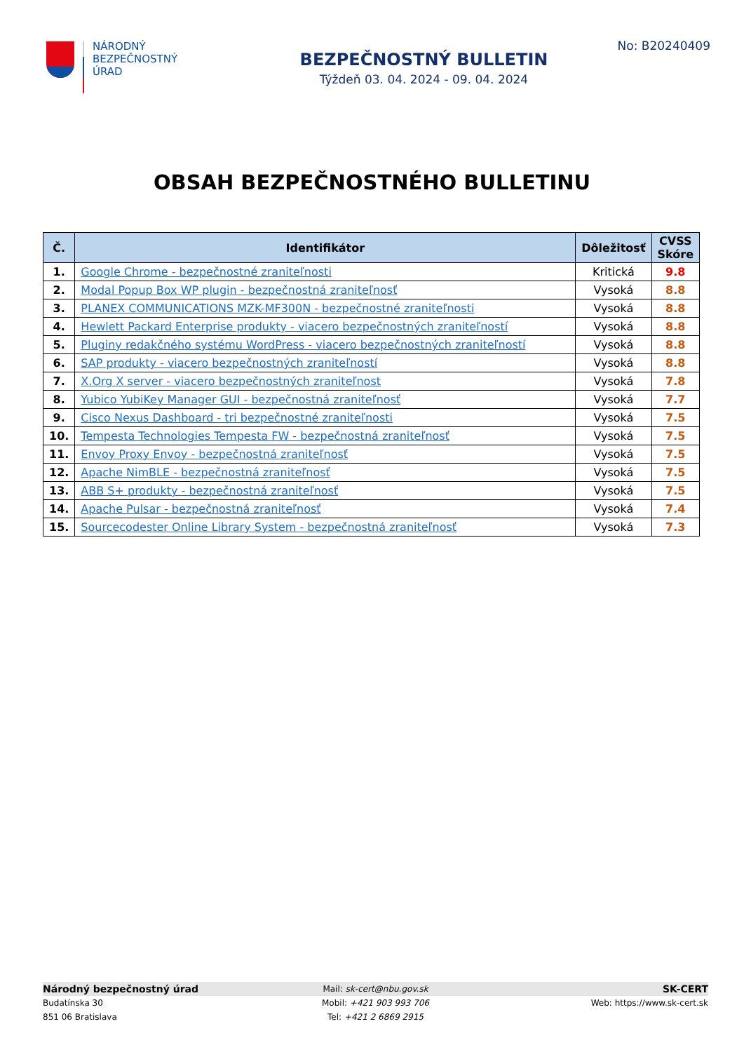NÁRODNÝ
BEZPEČNOSTNÝ
ÚRAD
BEZPEČNOSTNÝ BULLETIN
Týždeň 03. 04. 2024 - 09. 04. 2024
No: B20240409
OBSAH BEZPEČNOSTNÉHO BULLETINU
| Č. | Identifikátor | Dôležitosť | CVSS Skóre |
| --- | --- | --- | --- |
| 1. | Google Chrome - bezpečnostné zraniteľnosti | Kritická | 9.8 |
| 2. | Modal Popup Box WP plugin - bezpečnostná zraniteľnosť | Vysoká | 8.8 |
| 3. | PLANEX COMMUNICATIONS MZK-MF300N - bezpečnostné zraniteľnosti | Vysoká | 8.8 |
| 4. | Hewlett Packard Enterprise produkty - viacero bezpečnostných zraniteľností | Vysoká | 8.8 |
| 5. | Pluginy redakčného systému WordPress - viacero bezpečnostných zraniteľností | Vysoká | 8.8 |
| 6. | SAP produkty - viacero bezpečnostných zraniteľností | Vysoká | 8.8 |
| 7. | X.Org X server - viacero bezpečnostných zraniteľnost | Vysoká | 7.8 |
| 8. | Yubico YubiKey Manager GUI - bezpečnostná zraniteľnosť | Vysoká | 7.7 |
| 9. | Cisco Nexus Dashboard - tri bezpečnostné zraniteľnosti | Vysoká | 7.5 |
| 10. | Tempesta Technologies Tempesta FW - bezpečnostná zraniteľnosť | Vysoká | 7.5 |
| 11. | Envoy Proxy Envoy - bezpečnostná zraniteľnosť | Vysoká | 7.5 |
| 12. | Apache NimBLE - bezpečnostná zraniteľnosť | Vysoká | 7.5 |
| 13. | ABB S+ produkty - bezpečnostná zraniteľnosť | Vysoká | 7.5 |
| 14. | Apache Pulsar - bezpečnostná zraniteľnosť | Vysoká | 7.4 |
| 15. | Sourcecodester Online Library System - bezpečnostná zraniteľnosť | Vysoká | 7.3 |
Národný bezpečnostný úrad
Mail: sk-cert@nbu.gov.sk
SK-CERT
Budatínska 30 Mobil: +421 903 993 706 Web: https://www.sk-cert.sk
851 06 Bratislava Tel: +421 2 6869 2915